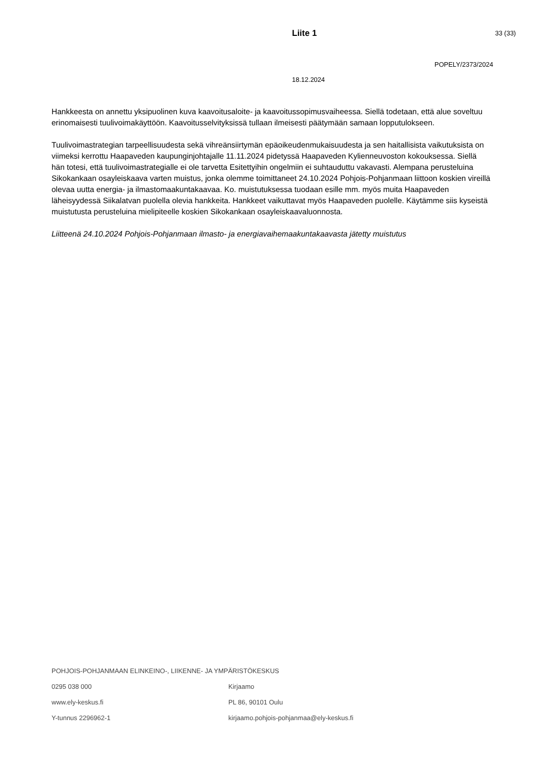Liite 1 33 (33)
POPELY/2373/2024
18.12.2024
Hankkeesta on annettu yksipuolinen kuva kaavoitusaloite- ja kaavoitussopimusvaiheessa. Siellä todetaan, että alue soveltuu erinomaisesti tuulivoimakäyttöön. Kaavoitusselvityksissä tullaan ilmeisesti päätymään samaan lopputulokseen.
Tuulivoimastrategian tarpeellisuudesta sekä vihreänsiirtymän epäoikeudenmukaisuudesta ja sen haitallisista vaikutuksista on viimeksi kerrottu Haapaveden kaupunginjohtajalle 11.11.2024 pidetyssä Haapaveden Kylienneuvoston kokouksessa. Siellä hän totesi, että tuulivoimastrategialle ei ole tarvetta Esitettyihin ongelmiin ei suhtauduttu vakavasti. Alempana perusteluina Sikokankaan osayleiskaava varten muistus, jonka olemme toimittaneet 24.10.2024 Pohjois-Pohjanmaan liittoon koskien vireillä olevaa uutta energia- ja ilmastomaakuntakaavaa. Ko. muistutuksessa tuodaan esille mm. myös muita Haapaveden läheisyydessä Siikalatvan puolella olevia hankkeita. Hankkeet vaikuttavat myös Haapaveden puolelle. Käytämme siis kyseistä muistutusta perusteluina mielipiteelle koskien Sikokankaan osayleiskaavaluonnosta.
Liitteenä 24.10.2024 Pohjois-Pohjanmaan ilmasto- ja energiavaihemaakuntakaavasta jätetty muistutus
POHJOIS-POHJANMAAN ELINKEINO-, LIIKENNE- JA YMPÄRISTÖKESKUS
0295 038 000 Kirjaamo
www.ely-keskus.fi PL 86, 90101 Oulu
Y-tunnus 2296962-1 kirjaamo.pohjois-pohjanmaa@ely-keskus.fi